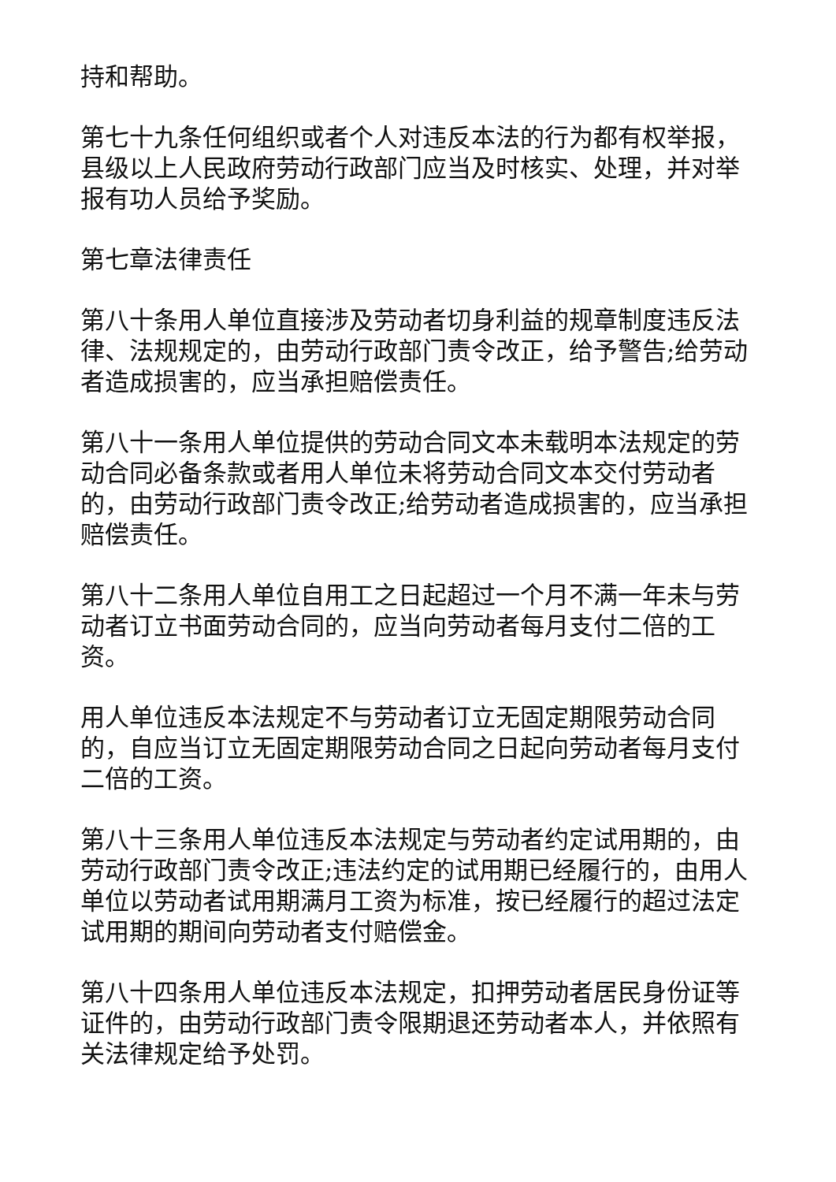持和帮助。
第七十九条任何组织或者个人对违反本法的行为都有权举报，县级以上人民政府劳动行政部门应当及时核实、处理，并对举报有功人员给予奖励。
第七章法律责任
第八十条用人单位直接涉及劳动者切身利益的规章制度违反法律、法规规定的，由劳动行政部门责令改正，给予警告;给劳动者造成损害的，应当承担赔偿责任。
第八十一条用人单位提供的劳动合同文本未载明本法规定的劳动合同必备条款或者用人单位未将劳动合同文本交付劳动者的，由劳动行政部门责令改正;给劳动者造成损害的，应当承担赔偿责任。
第八十二条用人单位自用工之日起超过一个月不满一年未与劳动者订立书面劳动合同的，应当向劳动者每月支付二倍的工资。
用人单位违反本法规定不与劳动者订立无固定期限劳动合同的，自应当订立无固定期限劳动合同之日起向劳动者每月支付二倍的工资。
第八十三条用人单位违反本法规定与劳动者约定试用期的，由劳动行政部门责令改正;违法约定的试用期已经履行的，由用人单位以劳动者试用期满月工资为标准，按已经履行的超过法定试用期的期间向劳动者支付赔偿金。
第八十四条用人单位违反本法规定，扣押劳动者居民身份证等证件的，由劳动行政部门责令限期退还劳动者本人，并依照有关法律规定给予处罚。